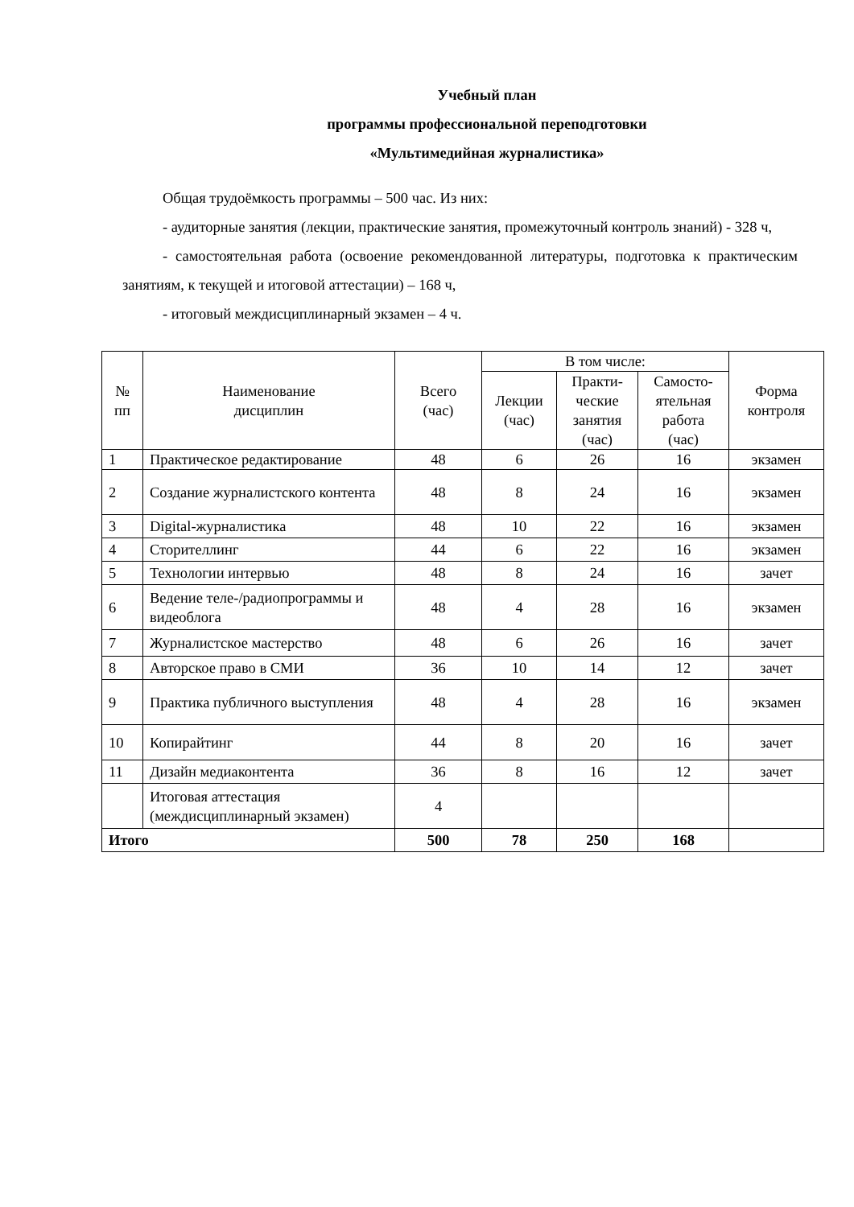Учебный план
программы профессиональной переподготовки
«Мультимедийная журналистика»
Общая трудоёмкость программы – 500 час. Из них:
- аудиторные занятия (лекции, практические занятия, промежуточный контроль знаний) - 328 ч,
- самостоятельная работа (освоение рекомендованной литературы, подготовка к практическим занятиям, к текущей и итоговой аттестации) – 168 ч,
- итоговый междисциплинарный экзамен – 4 ч.
| № пп | Наименование дисциплин | Всего (час) | В том числе: | | | Форма контроля |
| --- | --- | --- | --- | --- | --- | --- |
| | | | Лекции (час) | Практи- ческие занятия (час) | Самосто- ятельная работа (час) | |
| 1 | Практическое редактирование | 48 | 6 | 26 | 16 | экзамен |
| 2 | Создание журналистского контента | 48 | 8 | 24 | 16 | экзамен |
| 3 | Digital-журналистика | 48 | 10 | 22 | 16 | экзамен |
| 4 | Сторителлинг | 44 | 6 | 22 | 16 | экзамен |
| 5 | Технологии интервью | 48 | 8 | 24 | 16 | зачет |
| 6 | Ведение теле-/радиопрограммы и видеоблога | 48 | 4 | 28 | 16 | экзамен |
| 7 | Журналистское мастерство | 48 | 6 | 26 | 16 | зачет |
| 8 | Авторское право в СМИ | 36 | 10 | 14 | 12 | зачет |
| 9 | Практика публичного выступления | 48 | 4 | 28 | 16 | экзамен |
| 10 | Копирайтинг | 44 | 8 | 20 | 16 | зачет |
| 11 | Дизайн медиаконтента | 36 | 8 | 16 | 12 | зачет |
| | Итоговая аттестация (междисциплинарный экзамен) | 4 | | | | |
| Итого | | 500 | 78 | 250 | 168 | |